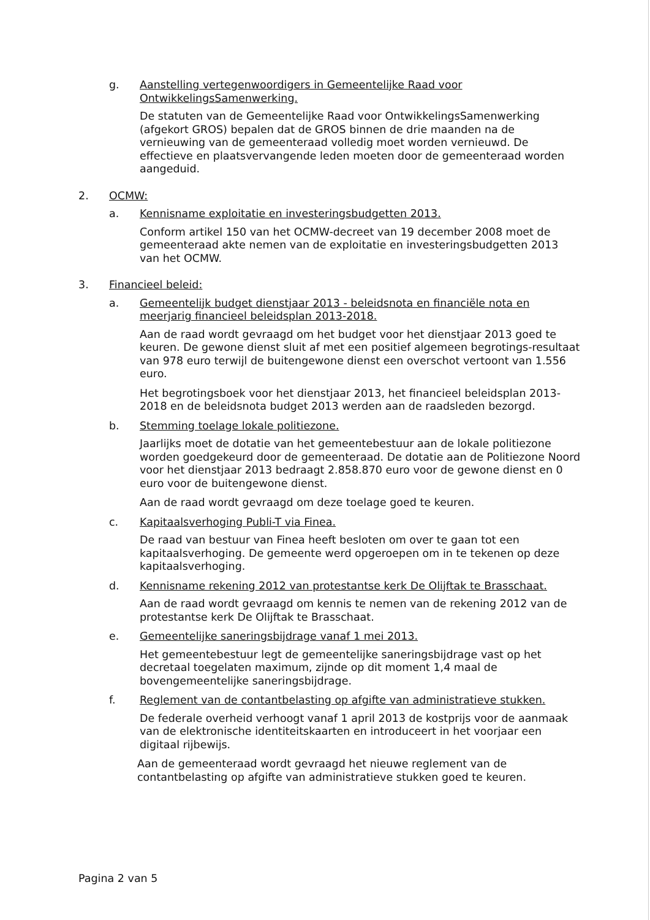g. Aanstelling vertegenwoordigers in Gemeentelijke Raad voor OntwikkelingsSamenwerking.
De statuten van de Gemeentelijke Raad voor OntwikkelingsSamenwerking (afgekort GROS) bepalen dat de GROS binnen de drie maanden na de vernieuwing van de gemeenteraad volledig moet worden vernieuwd. De effectieve en plaatsvervangende leden moeten door de gemeenteraad worden aangeduid.
2. OCMW:
a. Kennisname exploitatie en investeringsbudgetten 2013.
Conform artikel 150 van het OCMW-decreet van 19 december 2008 moet de gemeenteraad akte nemen van de exploitatie en investeringsbudgetten 2013 van het OCMW.
3. Financieel beleid:
a. Gemeentelijk budget dienstjaar 2013 - beleidsnota en financiële nota en meerjarig financieel beleidsplan 2013-2018.
Aan de raad wordt gevraagd om het budget voor het dienstjaar 2013 goed te keuren. De gewone dienst sluit af met een positief algemeen begrotings-resultaat van 978 euro terwijl de buitengewone dienst een overschot vertoont van 1.556 euro.
Het begrotingsboek voor het dienstjaar 2013, het financieel beleidsplan 2013-2018 en de beleidsnota budget 2013 werden aan de raadsleden bezorgd.
b. Stemming toelage lokale politiezone.
Jaarlijks moet de dotatie van het gemeentebestuur aan de lokale politiezone worden goedgekeurd door de gemeenteraad. De dotatie aan de Politiezone Noord voor het dienstjaar 2013 bedraagt 2.858.870 euro voor de gewone dienst en 0 euro voor de buitengewone dienst.
Aan de raad wordt gevraagd om deze toelage goed te keuren.
c. Kapitaalsverhoging Publi-T via Finea.
De raad van bestuur van Finea heeft besloten om over te gaan tot een kapitaalsverhoging. De gemeente werd opgeroepen om in te tekenen op deze kapitaalsverhoging.
d. Kennisname rekening 2012 van protestantse kerk De Olijftak te Brasschaat.
Aan de raad wordt gevraagd om kennis te nemen van de rekening 2012 van de protestantse kerk De Olijftak te Brasschaat.
e. Gemeentelijke saneringsbijdrage vanaf 1 mei 2013.
Het gemeentebestuur legt de gemeentelijke saneringsbijdrage vast op het decretaal toegelaten maximum, zijnde op dit moment 1,4 maal de bovengemeentelijke saneringsbijdrage.
f. Reglement van de contantbelasting op afgifte van administratieve stukken.
De federale overheid verhoogt vanaf 1 april 2013 de kostprijs voor de aanmaak van de elektronische identiteitskaarten en introduceert in het voorjaar een digitaal rijbewijs.
Aan de gemeenteraad wordt gevraagd het nieuwe reglement van de contantbelasting op afgifte van administratieve stukken goed te keuren.
Pagina 2 van 5